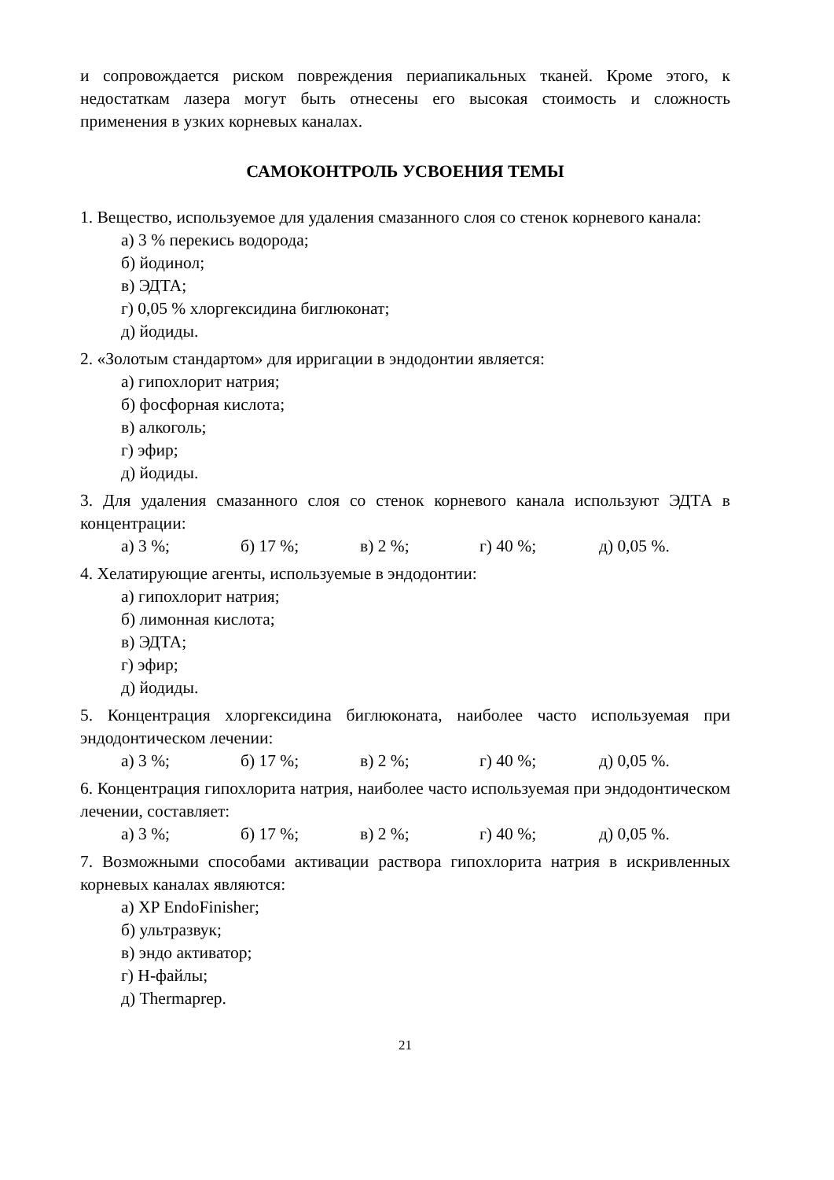и сопровождается риском повреждения периапикальных тканей. Кроме этого, к недостаткам лазера могут быть отнесены его высокая стоимость и сложность применения в узких корневых каналах.
САМОКОНТРОЛЬ УСВОЕНИЯ ТЕМЫ
1. Вещество, используемое для удаления смазанного слоя со стенок корневого канала:
а) 3 % перекись водорода;
б) йодинол;
в) ЭДТА;
г) 0,05 % хлоргексидина биглюконат;
д) йодиды.
2. «Золотым стандартом» для ирригации в эндодонтии является:
а) гипохлорит натрия;
б) фосфорная кислота;
в) алкоголь;
г) эфир;
д) йодиды.
3. Для удаления смазанного слоя со стенок корневого канала используют ЭДТА в концентрации:
а) 3 %; б) 17 %; в) 2 %; г) 40 %; д) 0,05 %.
4. Хелатирующие агенты, используемые в эндодонтии:
а) гипохлорит натрия;
б) лимонная кислота;
в) ЭДТА;
г) эфир;
д) йодиды.
5. Концентрация хлоргексидина биглюконата, наиболее часто используемая при эндодонтическом лечении:
а) 3 %; б) 17 %; в) 2 %; г) 40 %; д) 0,05 %.
6. Концентрация гипохлорита натрия, наиболее часто используемая при эндодонтическом лечении, составляет:
а) 3 %; б) 17 %; в) 2 %; г) 40 %; д) 0,05 %.
7. Возможными способами активации раствора гипохлорита натрия в искривленных корневых каналах являются:
а) XP EndoFinisher;
б) ультразвук;
в) эндо активатор;
г) H-файлы;
д) Thermaprep.
21